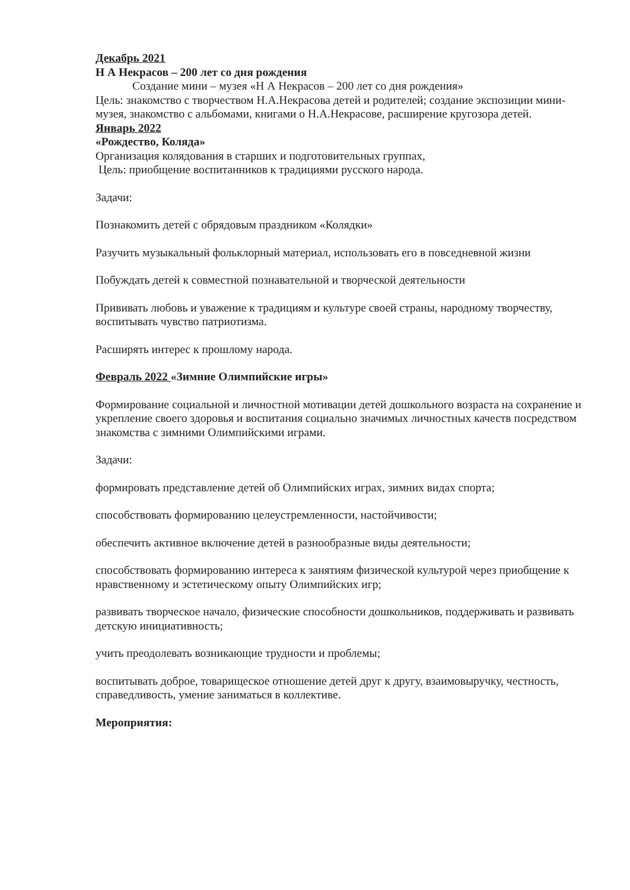Декабрь 2021
Н А Некрасов – 200 лет со дня рождения
Создание мини – музея «Н А Некрасов – 200 лет со дня рождения»
Цель: знакомство с творчеством Н.А.Некрасова детей и родителей; создание экспозиции мини-музея, знакомство с альбомами, книгами о Н.А.Некрасове, расширение кругозора детей.
Январь 2022
«Рождество, Коляда»
Организация колядования в старших и подготовительных группах,
Цель: приобщение воспитанников к традициями русского народа.
Задачи:
Познакомить детей с обрядовым праздником «Колядки»
Разучить музыкальный фольклорный материал, использовать его в повседневной жизни
Побуждать детей к совместной познавательной и творческой деятельности
Прививать любовь и уважение к традициям и культуре своей страны, народному творчеству, воспитывать чувство патриотизма.
Расширять интерес к прошлому народа.
Февраль 2022 «Зимние Олимпийские игры»
Формирование социальной и личностной мотивации детей дошкольного возраста на сохранение и укрепление своего здоровья и воспитания социально значимых личностных качеств посредством знакомства с зимними Олимпийскими играми.
Задачи:
формировать представление детей об Олимпийских играх, зимних видах спорта;
способствовать формированию целеустремленности, настойчивости;
обеспечить активное включение детей в разнообразные виды деятельности;
способствовать формированию интереса к занятиям физической культурой через приобщение к нравственному и эстетическому опыту Олимпийских игр;
развивать творческое начало, физические способности дошкольников, поддерживать и развивать детскую инициативность;
учить преодолевать возникающие трудности и проблемы;
воспитывать доброе, товарищеское отношение детей друг к другу, взаимовыручку, честность, справедливость, умение заниматься в коллективе.
Мероприятия: